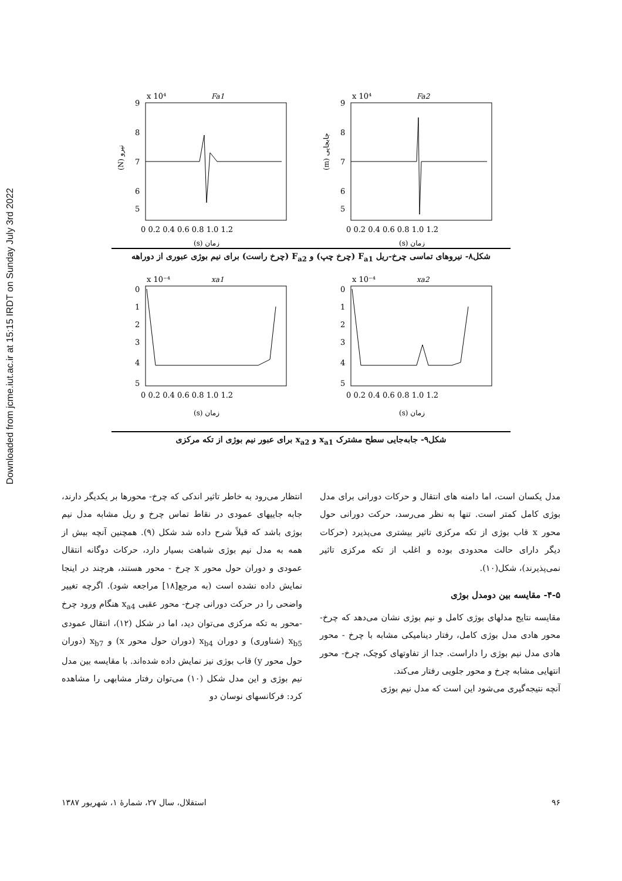Downloaded from jcme.iut.ac.ir at 15:15 IRDT on Sunday July 3rd 2022
x 10⁴
Fa1
9
8
7
6
5
0 0.2 0.4 0.6 0.8 1.0 1.2
(s) زمان
(N) نیرو
x 10⁴
Fa2
9
8
7
6
5
0 0.2 0.4 0.6 0.8 1.0 1.2
(s) زمان
(m) جابجایی
شکل۸- نیروهای تماسی چرخ-ریل F<sub>a1</sub> (چرخ چپ) و F<sub>a2</sub> (چرخ راست) برای نیم بوژی عبوری از دوراهه
x 10⁻⁴
xa1
0
1
2
3
4
5
0 0.2 0.4 0.6 0.8 1.0 1.2
(s) زمان
x 10⁻⁴
xa2
0
1
2
3
4
5
0 0.2 0.4 0.6 0.8 1.0 1.2
(s) زمان
شکل۹- جابه‌جایی سطح مشترک x<sub>a1</sub> و x<sub>a2</sub> برای عبور نیم بوژی از تکه مرکزی
انتظار می‌رود به خاطر تاثیر اندکی که چرخ- محورها بر یکدیگر دارند، جابه جاییهای عمودی در نقاط تماس چرخ و ریل مشابه مدل نیم بوژی باشد که قبلاً شرح داده شد شکل (۹). همچنین آنچه بیش از همه به مدل نیم بوژی شباهت بسیار دارد، حرکات دوگانه انتقال عمودی و دوران حول محور x چرخ - محور هستند، هرچند در اینجا نمایش داده نشده است (به مرجع[۱۸] مراجعه شود). اگرچه تغییر واضحی را در حرکت دورانی چرخ- محور عقبی x<sub>a4</sub> هنگام ورود چرخ -محور به تکه مرکزی می‌توان دید، اما در شکل (۱۲)، انتقال عمودی x<sub>b5</sub> (شناوری) و دوران x<sub>b4</sub> (دوران حول محور x) و x<sub>b7</sub> (دوران حول محور y) قاب بوژی نیز نمایش داده شده‌اند. با مقایسه بین مدل نیم بوژی و این مدل شکل (۱۰) می‌توان رفتار مشابهی را مشاهده کرد: فرکانسهای نوسان دو
مدل یکسان است، اما دامنه های انتقال و حرکات دورانی برای مدل بوژی کامل کمتر است. تنها به نظر می‌رسد، حرکت دورانی حول محور x قاب بوژی از تکه مرکزی تاثیر بیشتری می‌پذیرد (حرکات دیگر دارای حالت محدودی بوده و اغلب از تکه مرکزی تاثیر نمی‌پذیرند)، شکل(۱۰).
۴-۵- مقایسه بین دومدل بوژی
مقایسه نتایج مدلهای بوژی کامل و نیم بوژی نشان می‌دهد که چرخ- محور هادی مدل بوژی کامل، رفتار دینامیکی مشابه با چرخ - محور هادی مدل نیم بوژی را داراست. جدا از تفاوتهای کوچک، چرخ- محور انتهایی مشابه چرخ و محور جلویی رفتار می‌کند.
آنچه نتیجه‌گیری می‌شود این است که مدل نیم بوژی
۹۶ استقلال، سال ۲۷، شمارهٔ ۱، شهریور ۱۳۸۷